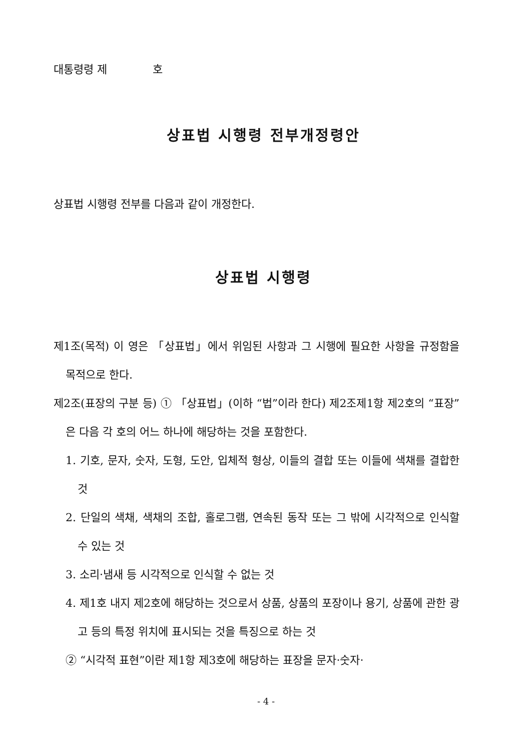대통령령 제 호
상표법 시행령 전부개정령안
상표법 시행령 전부를 다음과 같이 개정한다.
상표법 시행령
제1조(목적) 이 영은 「상표법」에서 위임된 사항과 그 시행에 필요한 사항을 규정함을 목적으로 한다.
제2조(표장의 구분 등) ① 「상표법」(이하 “법”이라 한다) 제2조제1항 제2호의 “표장”은 다음 각 호의 어느 하나에 해당하는 것을 포함한다.
1. 기호, 문자, 숫자, 도형, 도안, 입체적 형상, 이들의 결합 또는 이들에 색채를 결합한 것
2. 단일의 색채, 색채의 조합, 홀로그램, 연속된 동작 또는 그 밖에 시각적으로 인식할 수 있는 것
3. 소리·냄새 등 시각적으로 인식할 수 없는 것
4. 제1호 내지 제2호에 해당하는 것으로서 상품, 상품의 포장이나 용기, 상품에 관한 광고 등의 특정 위치에 표시되는 것을 특징으로 하는 것
② “시각적 표현”이란 제1항 제3호에 해당하는 표장을 문자·숫자·
- 4 -